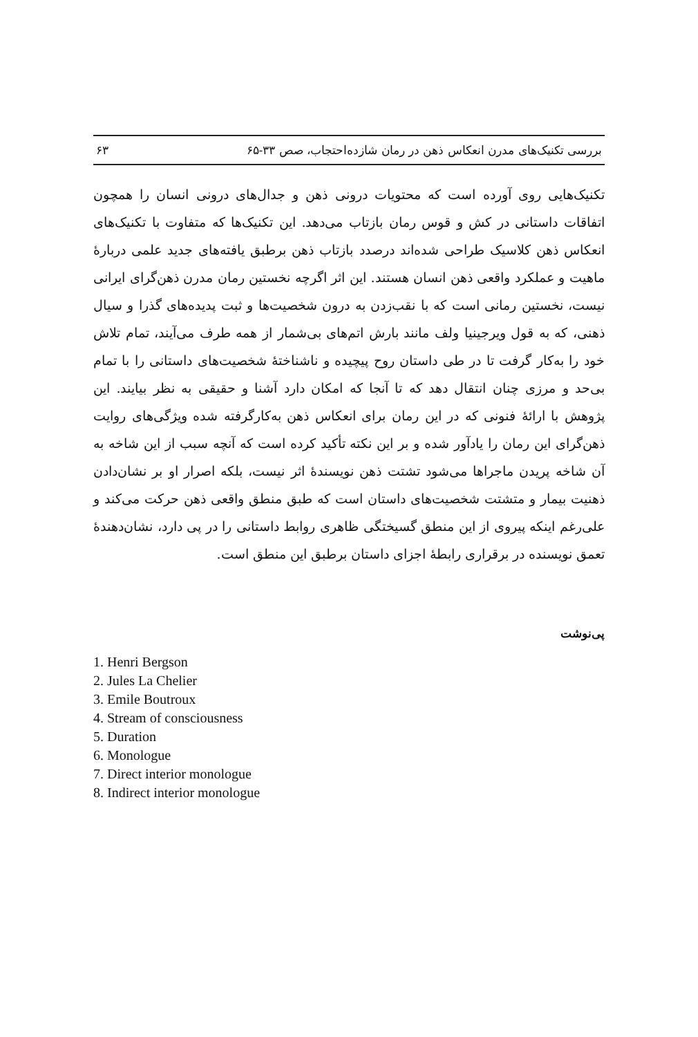بررسی تکنیک‌های مدرن انعکاس ذهن در رمان شازده‌احتجاب، صص ۳۳-۶۵ ۶۳
تکنیک‌هایی روی آورده است که محتویات درونی ذهن و جدال‌های درونی انسان را همچون اتفاقات داستانی در کش و قوس رمان بازتاب می‌دهد. این تکنیک‌ها که متفاوت با تکنیک‌های انعکاس ذهن کلاسیک طراحی شده‌اند درصدد بازتاب ذهن برطبق یافته‌های جدید علمی دربارهٔ ماهیت و عملکرد واقعی ذهن انسان هستند. این اثر اگرچه نخستین رمان مدرن ذهن‌گرای ایرانی نیست، نخستین رمانی است که با نقب‌زدن به درون شخصیت‌ها و ثبت پدیده‌های گذرا و سیال ذهنی، که به قول ویرجینیا ولف مانند بارش اتم‌های بی‌شمار از همه طرف می‌آیند، تمام تلاش خود را به‌کار گرفت تا در طی داستان روح پیچیده و ناشناختهٔ شخصیت‌های داستانی را با تمام بی‌حد و مرزی چنان انتقال دهد که تا آنجا که امکان دارد آشنا و حقیقی به نظر بیایند. این پژوهش با ارائهٔ فنونی که در این رمان برای انعکاس ذهن به‌کارگرفته شده ویژگی‌های روایت ذهن‌گرای این رمان را یادآور شده و بر این نکته تأکید کرده است که آنچه سبب از این شاخه به آن شاخه پریدن ماجراها می‌شود تشتت ذهن نویسندهٔ اثر نیست، بلکه اصرار او بر نشان‌دادن ذهنیت بیمار و متشتت شخصیت‌های داستان است که طبق منطق واقعی ذهن حرکت می‌کند و علی‌رغم اینکه پیروی از این منطق گسیختگی ظاهری روابط داستانی را در پی دارد، نشان‌دهندهٔ تعمق نویسنده در برقراری رابطهٔ اجزای داستان برطبق این منطق است.
پی‌نوشت
1. Henri Bergson
2. Jules La Chelier
3. Emile Boutroux
4. Stream of consciousness
5. Duration
6. Monologue
7. Direct interior monologue
8. Indirect interior monologue